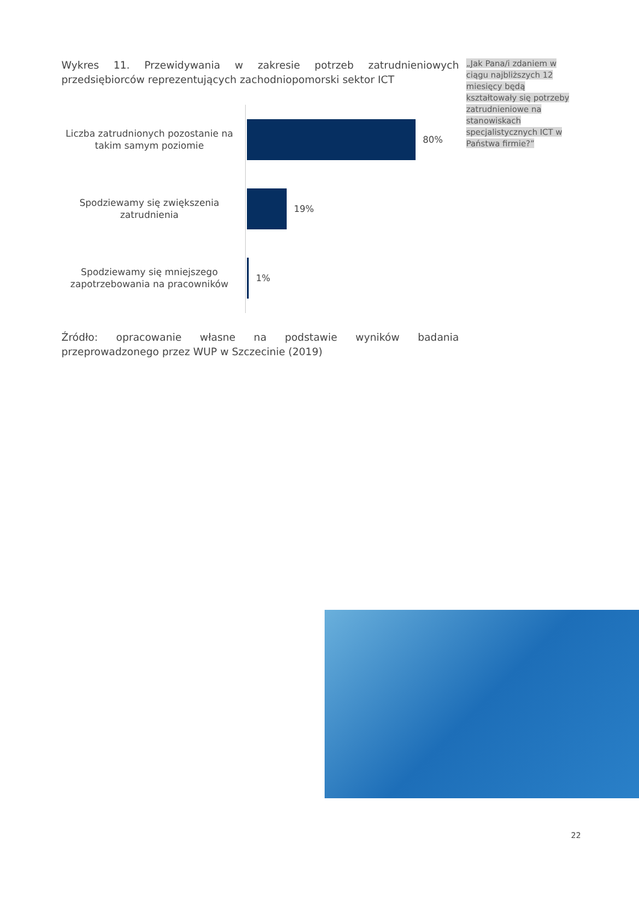Wykres 11. Przewidywania w zakresie potrzeb zatrudnieniowych przedsiębiorców reprezentujących zachodniopomorski sektor ICT
Liczba zatrudnionych pozostanie na takim samym poziomie
80%
Spodziewamy się zwiększenia zatrudnienia
19%
Spodziewamy się mniejszego zapotrzebowania na pracowników
1%
Źródło: opracowanie własne na podstawie wyników badania przeprowadzonego przez WUP w Szczecinie (2019)
„Jak Pana/i zdaniem w ciągu najbliższych 12 miesięcy będą kształtowały się potrzeby zatrudnieniowe na stanowiskach specjalistycznych ICT w Państwa firmie?”
22